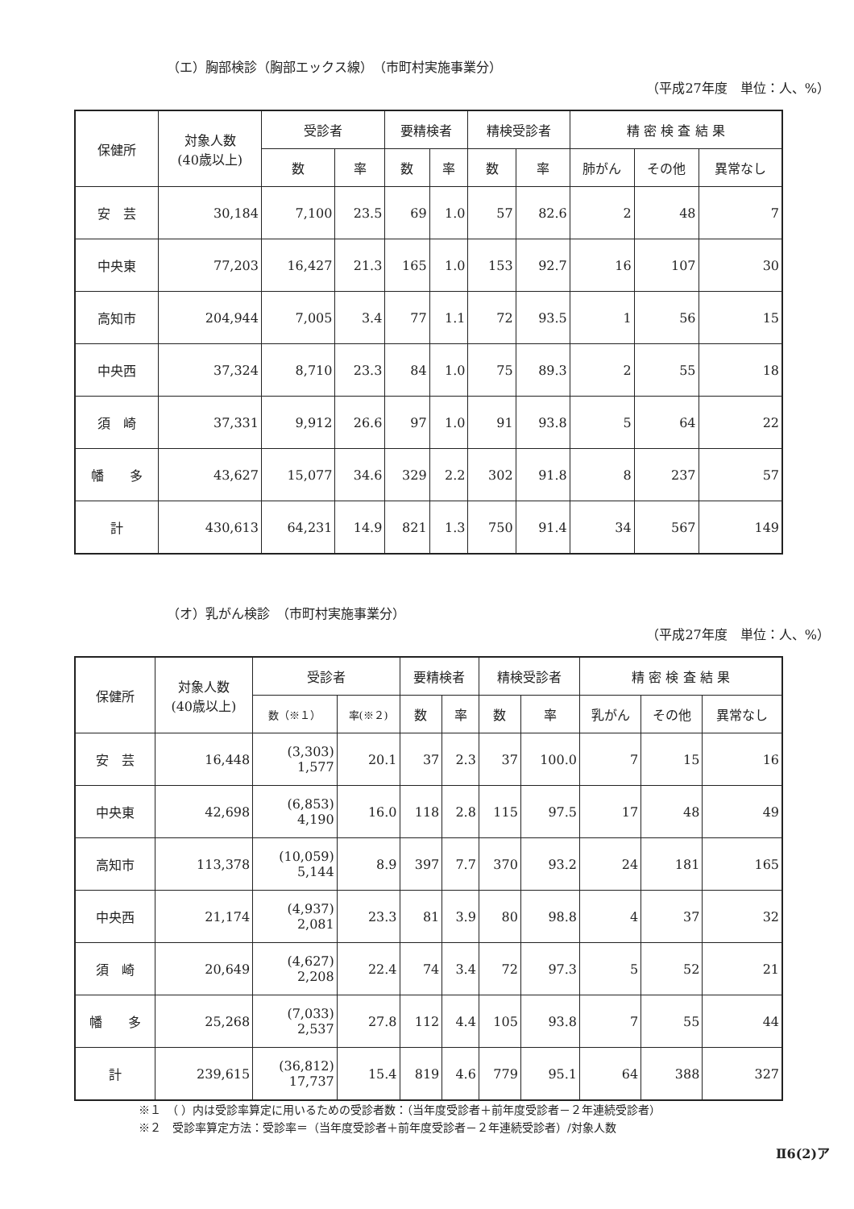（エ）胸部検診（胸部エックス線）　（市町村実施事業分）
（平成27年度　単位：人、%）
| 保健所 | 対象人数 (40歳以上) | 受診者 | | 要精検者 | | 精検受診者 | | 精 密 検 査 結 果 | | |
| --- | --- | --- | --- | --- | --- | --- | --- | --- | --- | --- |
| | | 数 | 率 | 数 | 率 | 数 | 率 | 肺がん | その他 | 異常なし |
| 安 芸 | 30,184 | 7,100 | 23.5 | 69 | 1.0 | 57 | 82.6 | 2 | 48 | 7 |
| 中央東 | 77,203 | 16,427 | 21.3 | 165 | 1.0 | 153 | 92.7 | 16 | 107 | 30 |
| 高知市 | 204,944 | 7,005 | 3.4 | 77 | 1.1 | 72 | 93.5 | 1 | 56 | 15 |
| 中央西 | 37,324 | 8,710 | 23.3 | 84 | 1.0 | 75 | 89.3 | 2 | 55 | 18 |
| 須 崎 | 37,331 | 9,912 | 26.6 | 97 | 1.0 | 91 | 93.8 | 5 | 64 | 22 |
| 幡 多 | 43,627 | 15,077 | 34.6 | 329 | 2.2 | 302 | 91.8 | 8 | 237 | 57 |
| 計 | 430,613 | 64,231 | 14.9 | 821 | 1.3 | 750 | 91.4 | 34 | 567 | 149 |
（オ）乳がん検診　（市町村実施事業分）
（平成27年度　単位：人、%）
| 保健所 | 対象人数 (40歳以上) | 受診者 | | 要精検者 | | 精検受診者 | | 精 密 検 査 結 果 | | |
| --- | --- | --- | --- | --- | --- | --- | --- | --- | --- | --- |
| | | 数（※１） | 率(※２) | 数 | 率 | 数 | 率 | 乳がん | その他 | 異常なし |
| 安 芸 | 16,448 | (3,303) 1,577 | 20.1 | 37 | 2.3 | 37 | 100.0 | 7 | 15 | 16 |
| 中央東 | 42,698 | (6,853) 4,190 | 16.0 | 118 | 2.8 | 115 | 97.5 | 17 | 48 | 49 |
| 高知市 | 113,378 | (10,059) 5,144 | 8.9 | 397 | 7.7 | 370 | 93.2 | 24 | 181 | 165 |
| 中央西 | 21,174 | (4,937) 2,081 | 23.3 | 81 | 3.9 | 80 | 98.8 | 4 | 37 | 32 |
| 須 崎 | 20,649 | (4,627) 2,208 | 22.4 | 74 | 3.4 | 72 | 97.3 | 5 | 52 | 21 |
| 幡 多 | 25,268 | (7,033) 2,537 | 27.8 | 112 | 4.4 | 105 | 93.8 | 7 | 55 | 44 |
| 計 | 239,615 | (36,812) 17,737 | 15.4 | 819 | 4.6 | 779 | 95.1 | 64 | 388 | 327 |
※１　（ ）内は受診率算定に用いるための受診者数：（当年度受診者＋前年度受診者－２年連続受診者）
※２　受診率算定方法：受診率＝（当年度受診者＋前年度受診者－２年連続受診者）/対象人数
Ⅱ6(2)ア